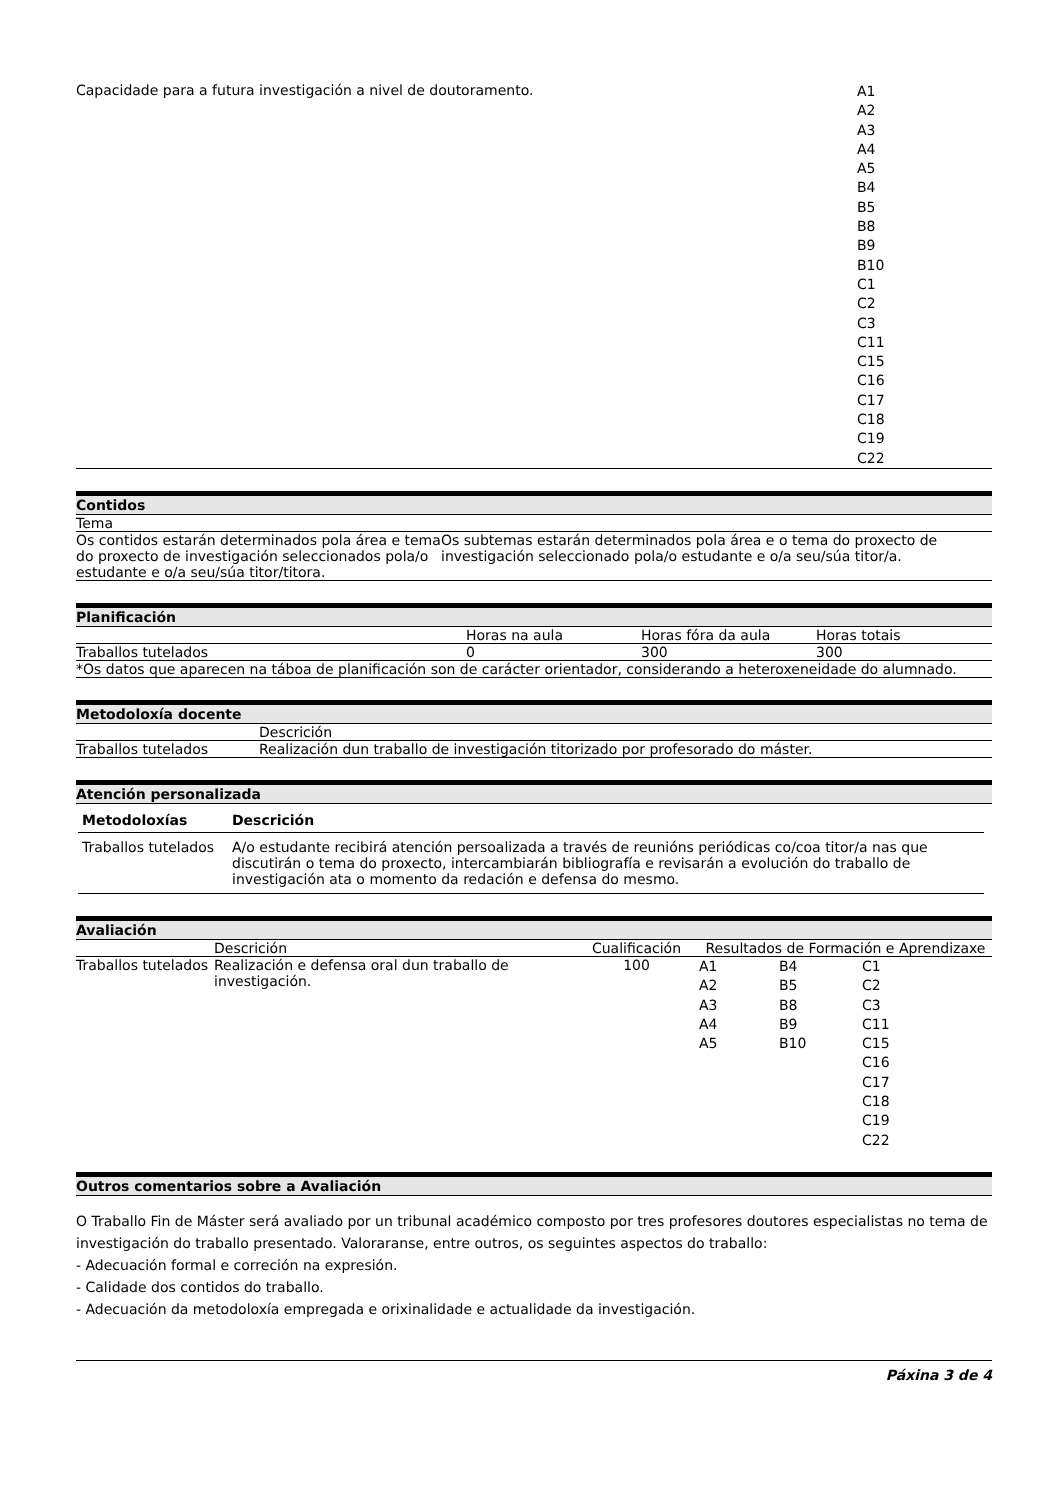| Capacidade para a futura investigación a nivel de doutoramento. | A1 A2 A3 A4 A5 B4 B5 B8 B9 B10 C1 C2 C3 C11 C15 C16 C17 C18 C19 C22 |
Contidos
| Tema | |
| Os contidos estarán determinados pola área e tema do proxecto de investigación seleccionados pola/o estudante e o/a seu/súa titor/titora. | Os subtemas estarán determinados pola área e o tema do proxecto de investigación seleccionado pola/o estudante e o/a seu/súa titor/a. |
Planificación
| | Horas na aula | Horas fóra da aula | Horas totais |
| Traballos tutelados | 0 | 300 | 300 |
| *Os datos que aparecen na táboa de planificación son de carácter orientador, considerando a heteroxeneidade do alumnado. | | | |
Metodoloxía docente
| | Descrición |
| Traballos tutelados | Realización dun traballo de investigación titorizado por profesorado do máster. |
Atención personalizada
| Metodoloxías | Descrición |
| --- | --- |
| Traballos tutelados | A/o estudante recibirá atención persoalizada a través de reunións periódicas co/coa titor/a nas que discutirán o tema do proxecto, intercambiarán bibliografía e revisarán a evolución do traballo de investigación ata o momento da redación e defensa do mesmo. |
Avaliación
| | Descrición | Cualificación | Resultados de Formación e Aprendizaxe | | |
| Traballos tutelados | Realización e defensa oral dun traballo de investigación. | 100 | A1 A2 A3 A4 A5 | B4 B5 B8 B9 B10 | C1 C2 C3 C11 C15 C16 C17 C18 C19 C22 |
Outros comentarios sobre a Avaliación
O Traballo Fin de Máster será avaliado por un tribunal académico composto por tres profesores doutores especialistas no tema de investigación do traballo presentado. Valoraranse, entre outros, os seguintes aspectos do traballo:
- Adecuación formal e correción na expresión.
- Calidade dos contidos do traballo.
- Adecuación da metodoloxía empregada e orixinalidade e actualidade da investigación.
Páxina 3 de 4